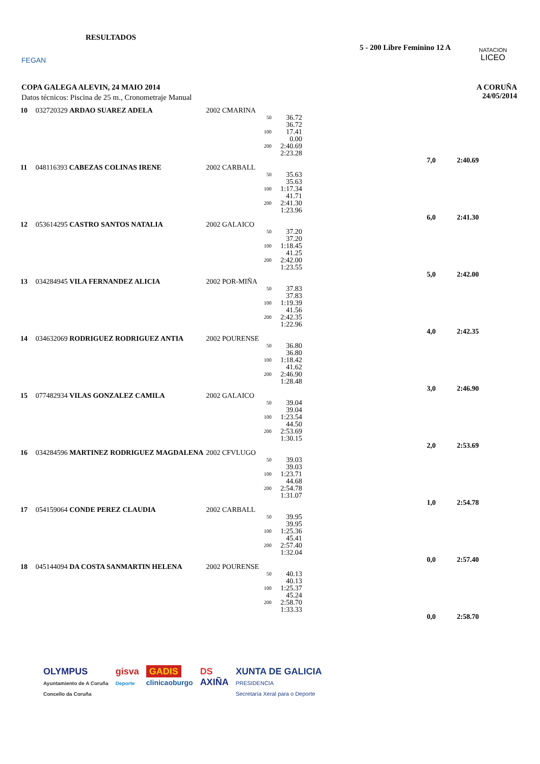FEGAN RESULTADOS
5 - 200 Libre Feminino 12 A
NATACION
LICEO
COPA GALEGA ALEVIN, 24 MAIO 2014
Datos técnicos: Piscina de 25 m., Cronometraje Manual
A CORUÑA
24/05/2014
| 10 | 032720329 ARDAO SUAREZ ADELA | 2002 CMARINA | | | | | |
| | | | 50 | 36.72 36.72 | | | |
| | | | 100 | 17.41 0.00 | | | |
| | | | 200 | 2:40.69 2:23.28 | | | |
| | | | | | | 7,0 | 2:40.69 |
| 11 | 048116393 CABEZAS COLINAS IRENE | 2002 CARBALL | | | | | |
| | | | 50 | 35.63 35.63 | | | |
| | | | 100 | 1:17.34 41.71 | | | |
| | | | 200 | 2:41.30 1:23.96 | | | |
| | | | | | | 6,0 | 2:41.30 |
| 12 | 053614295 CASTRO SANTOS NATALIA | 2002 GALAICO | | | | | |
| | | | 50 | 37.20 37.20 | | | |
| | | | 100 | 1:18.45 41.25 | | | |
| | | | 200 | 2:42.00 1:23.55 | | | |
| | | | | | | 5,0 | 2:42.00 |
| 13 | 034284945 VILA FERNANDEZ ALICIA | 2002 POR-MIÑA | | | | | |
| | | | 50 | 37.83 37.83 | | | |
| | | | 100 | 1:19.39 41.56 | | | |
| | | | 200 | 2:42.35 1:22.96 | | | |
| | | | | | | 4,0 | 2:42.35 |
| 14 | 034632069 RODRIGUEZ RODRIGUEZ ANTIA | 2002 POURENSE | | | | | |
| | | | 50 | 36.80 36.80 | | | |
| | | | 100 | 1:18.42 41.62 | | | |
| | | | 200 | 2:46.90 1:28.48 | | | |
| | | | | | | 3,0 | 2:46.90 |
| 15 | 077482934 VILAS GONZALEZ CAMILA | 2002 GALAICO | | | | | |
| | | | 50 | 39.04 39.04 | | | |
| | | | 100 | 1:23.54 44.50 | | | |
| | | | 200 | 2:53.69 1:30.15 | | | |
| | | | | | | 2,0 | 2:53.69 |
| 16 | 034284596 MARTINEZ RODRIGUEZ MAGDALENA | 2002 CFVLUGO | | | | | |
| | | | 50 | 39.03 39.03 | | | |
| | | | 100 | 1:23.71 44.68 | | | |
| | | | 200 | 2:54.78 1:31.07 | | | |
| | | | | | | 1,0 | 2:54.78 |
| 17 | 054159064 CONDE PEREZ CLAUDIA | 2002 CARBALL | | | | | |
| | | | 50 | 39.95 39.95 | | | |
| | | | 100 | 1:25.36 45.41 | | | |
| | | | 200 | 2:57.40 1:32.04 | | | |
| | | | | | | 0,0 | 2:57.40 |
| 18 | 045144094 DA COSTA SANMARTIN HELENA | 2002 POURENSE | | | | | |
| | | | 50 | 40.13 40.13 | | | |
| | | | 100 | 1:25.37 45.24 | | | |
| | | | 200 | 2:58.70 1:33.33 | | | |
| | | | | | | 0,0 | 2:58.70 |
OLYMPUS
Ayuntamiento de A Coruña
Concello da Coruña
gisva
Deporte
GADIS
clinicaoburgo
DS
AXIÑA
XUNTA DE GALICIA
PRESIDENCIA
Secretaría Xeral para o Deporte